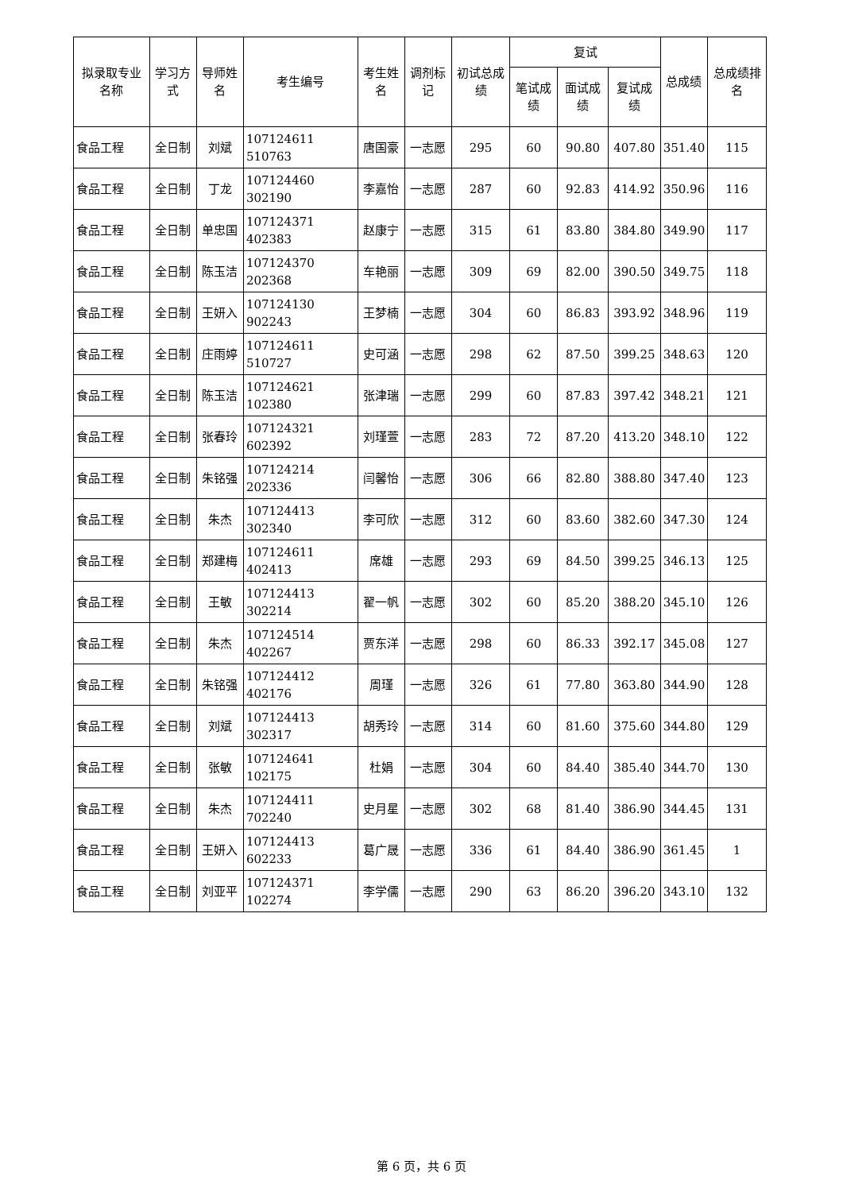| 拟录取专业名称 | 学习方式 | 导师姓名 | 考生编号 | 考生姓名 | 调剂标记 | 初试总成绩 | 复试 | | | 总成绩 | 总成绩排名 |
| --- | --- | --- | --- | --- | --- | --- | --- | --- | --- | --- | --- |
| | | | | | | | 笔试成绩 | 面试成绩 | 复试成绩 | | |
| 食品工程 | 全日制 | 刘斌 | 107124611 510763 | 唐国豪 | 一志愿 | 295 | 60 | 90.80 | 407.80 | 351.40 | 115 |
| 食品工程 | 全日制 | 丁龙 | 107124460 302190 | 李嘉怡 | 一志愿 | 287 | 60 | 92.83 | 414.92 | 350.96 | 116 |
| 食品工程 | 全日制 | 单忠国 | 107124371 402383 | 赵康宁 | 一志愿 | 315 | 61 | 83.80 | 384.80 | 349.90 | 117 |
| 食品工程 | 全日制 | 陈玉洁 | 107124370 202368 | 车艳丽 | 一志愿 | 309 | 69 | 82.00 | 390.50 | 349.75 | 118 |
| 食品工程 | 全日制 | 王妍入 | 107124130 902243 | 王梦楠 | 一志愿 | 304 | 60 | 86.83 | 393.92 | 348.96 | 119 |
| 食品工程 | 全日制 | 庄雨婷 | 107124611 510727 | 史可涵 | 一志愿 | 298 | 62 | 87.50 | 399.25 | 348.63 | 120 |
| 食品工程 | 全日制 | 陈玉洁 | 107124621 102380 | 张津瑞 | 一志愿 | 299 | 60 | 87.83 | 397.42 | 348.21 | 121 |
| 食品工程 | 全日制 | 张春玲 | 107124321 602392 | 刘瑾萱 | 一志愿 | 283 | 72 | 87.20 | 413.20 | 348.10 | 122 |
| 食品工程 | 全日制 | 朱铭强 | 107124214 202336 | 闫馨怡 | 一志愿 | 306 | 66 | 82.80 | 388.80 | 347.40 | 123 |
| 食品工程 | 全日制 | 朱杰 | 107124413 302340 | 李可欣 | 一志愿 | 312 | 60 | 83.60 | 382.60 | 347.30 | 124 |
| 食品工程 | 全日制 | 郑建梅 | 107124611 402413 | 席雄 | 一志愿 | 293 | 69 | 84.50 | 399.25 | 346.13 | 125 |
| 食品工程 | 全日制 | 王敏 | 107124413 302214 | 翟一帆 | 一志愿 | 302 | 60 | 85.20 | 388.20 | 345.10 | 126 |
| 食品工程 | 全日制 | 朱杰 | 107124514 402267 | 贾东洋 | 一志愿 | 298 | 60 | 86.33 | 392.17 | 345.08 | 127 |
| 食品工程 | 全日制 | 朱铭强 | 107124412 402176 | 周瑾 | 一志愿 | 326 | 61 | 77.80 | 363.80 | 344.90 | 128 |
| 食品工程 | 全日制 | 刘斌 | 107124413 302317 | 胡秀玲 | 一志愿 | 314 | 60 | 81.60 | 375.60 | 344.80 | 129 |
| 食品工程 | 全日制 | 张敏 | 107124641 102175 | 杜娟 | 一志愿 | 304 | 60 | 84.40 | 385.40 | 344.70 | 130 |
| 食品工程 | 全日制 | 朱杰 | 107124411 702240 | 史月星 | 一志愿 | 302 | 68 | 81.40 | 386.90 | 344.45 | 131 |
| 食品工程 | 全日制 | 王妍入 | 107124413 602233 | 葛广晟 | 一志愿 | 336 | 61 | 84.40 | 386.90 | 361.45 | 1 |
| 食品工程 | 全日制 | 刘亚平 | 107124371 102274 | 李学儒 | 一志愿 | 290 | 63 | 86.20 | 396.20 | 343.10 | 132 |
第 6 页，共 6 页